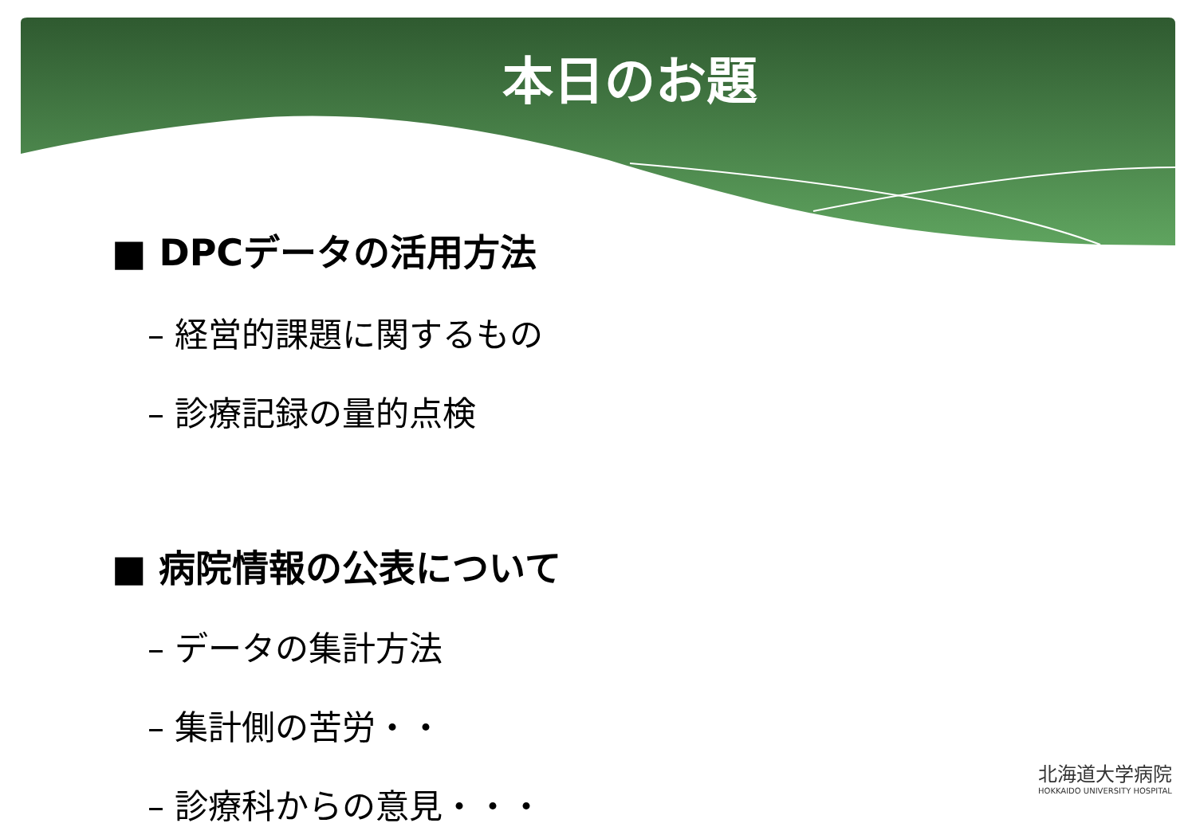本日のお題
■ DPCデータの活用方法
– 経営的課題に関するもの
– 診療記録の量的点検
■ 病院情報の公表について
– データの集計方法
– 集計側の苦労・・
– 診療科からの意見・・・
北海道大学病院
HOKKAIDO UNIVERSITY HOSPITAL